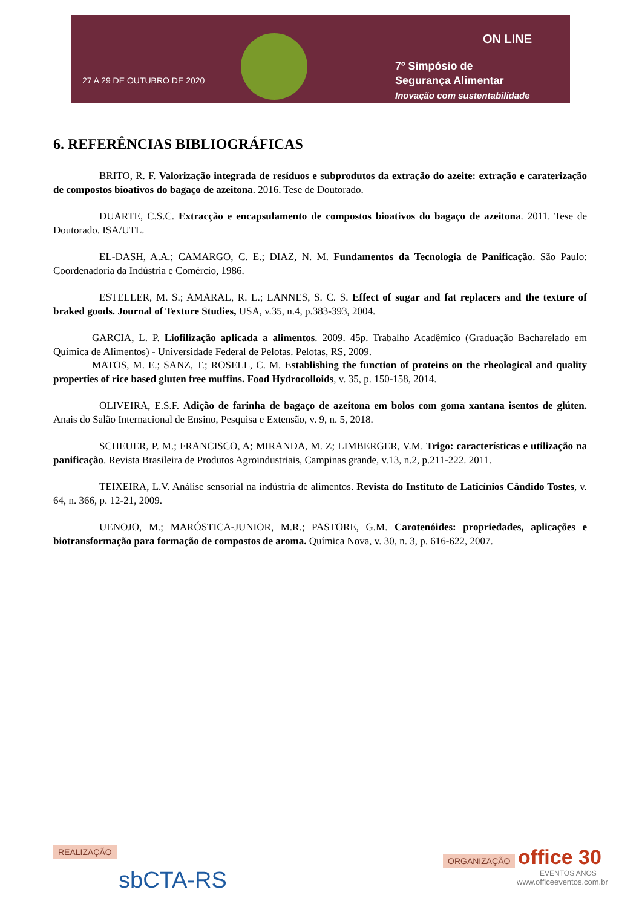27 A 29 DE OUTUBRO DE 2020
ON LINE
7º Simpósio de
Segurança Alimentar
Inovação com sustentabilidade
6. REFERÊNCIAS BIBLIOGRÁFICAS
BRITO, R. F. Valorização integrada de resíduos e subprodutos da extração do azeite: extração e caraterização de compostos bioativos do bagaço de azeitona. 2016. Tese de Doutorado.
DUARTE, C.S.C. Extracção e encapsulamento de compostos bioativos do bagaço de azeitona. 2011. Tese de Doutorado. ISA/UTL.
EL-DASH, A.A.; CAMARGO, C. E.; DIAZ, N. M. Fundamentos da Tecnologia de Panificação. São Paulo: Coordenadoria da Indústria e Comércio, 1986.
ESTELLER, M. S.; AMARAL, R. L.; LANNES, S. C. S. Effect of sugar and fat replacers and the texture of braked goods. Journal of Texture Studies, USA, v.35, n.4, p.383-393, 2004.
GARCIA, L. P. Liofilização aplicada a alimentos. 2009. 45p. Trabalho Acadêmico (Graduação Bacharelado em Química de Alimentos) - Universidade Federal de Pelotas. Pelotas, RS, 2009.
MATOS, M. E.; SANZ, T.; ROSELL, C. M. Establishing the function of proteins on the rheological and quality properties of rice based gluten free muffins. Food Hydrocolloids, v. 35, p. 150-158, 2014.
OLIVEIRA, E.S.F. Adição de farinha de bagaço de azeitona em bolos com goma xantana isentos de glúten. Anais do Salão Internacional de Ensino, Pesquisa e Extensão, v. 9, n. 5, 2018.
SCHEUER, P. M.; FRANCISCO, A; MIRANDA, M. Z; LIMBERGER, V.M. Trigo: características e utilização na panificação. Revista Brasileira de Produtos Agroindustriais, Campinas grande, v.13, n.2, p.211-222. 2011.
TEIXEIRA, L.V. Análise sensorial na indústria de alimentos. Revista do Instituto de Laticínios Cândido Tostes, v. 64, n. 366, p. 12-21, 2009.
UENOJO, M.; MARÓSTICA-JUNIOR, M.R.; PASTORE, G.M. Carotenóides: propriedades, aplicações e biotransformação para formação de compostos de aroma. Química Nova, v. 30, n. 3, p. 616-622, 2007.
REALIZAÇÃO
sbCTA-RS
ORGANIZAÇÃO office 30
EVENTOS ANOS
www.officeeventos.com.br